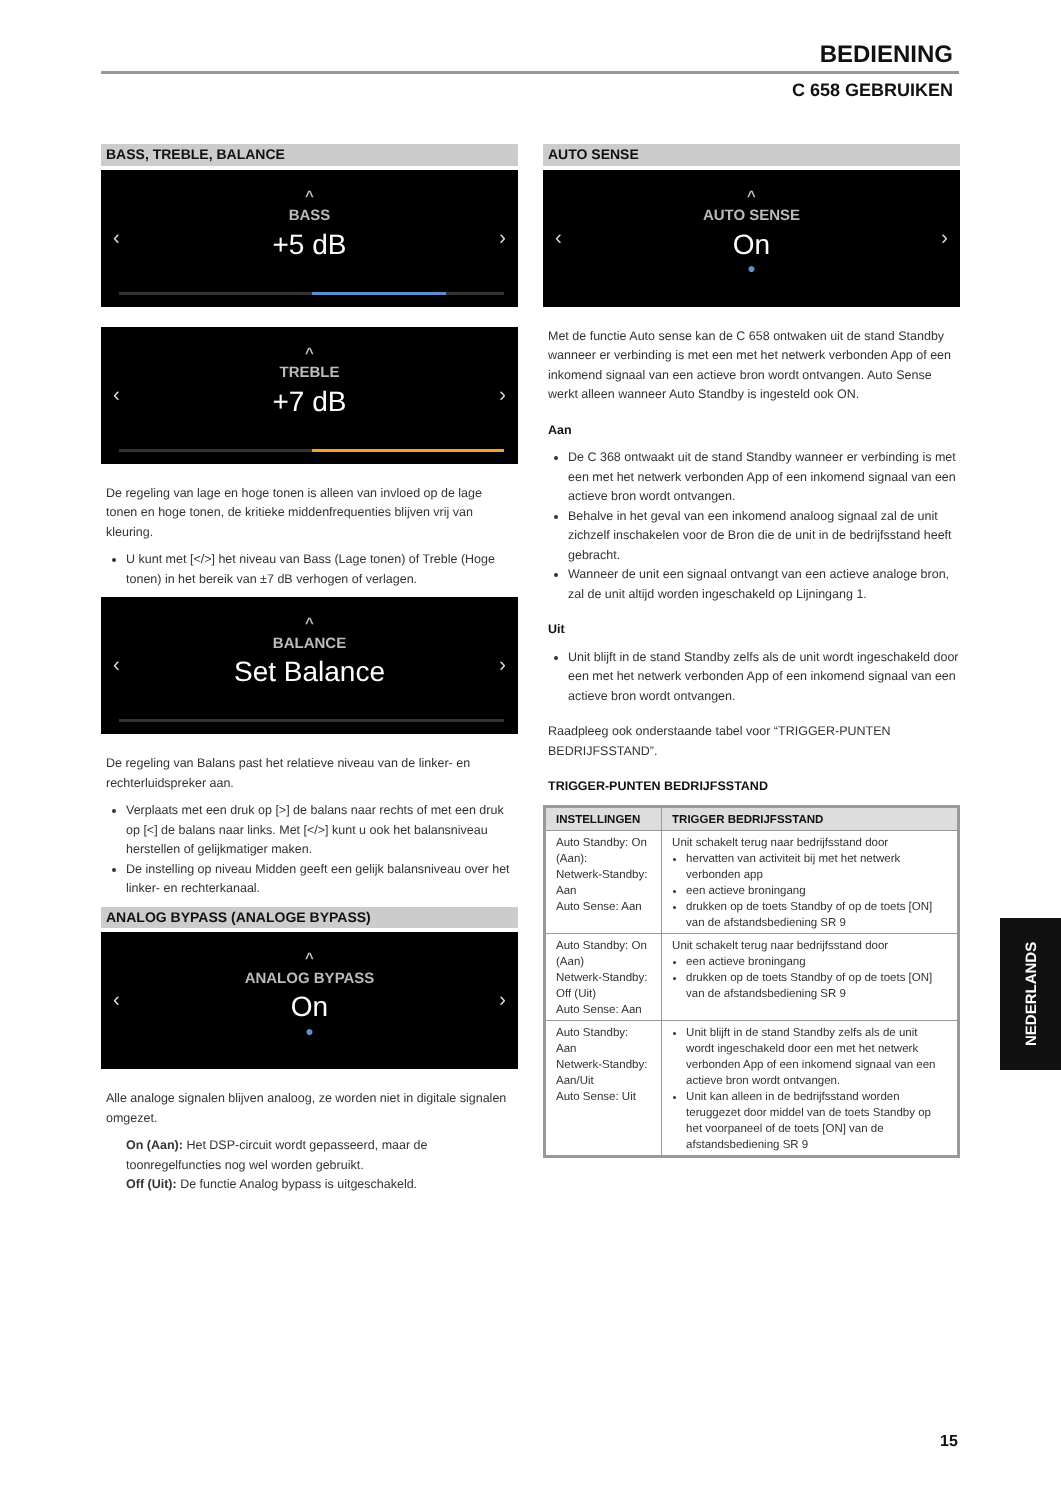BEDIENING
C 658 GEBRUIKEN
BASS, TREBLE, BALANCE
^
BASS
+5 dB
‹ ›
^
TREBLE
+7 dB
‹ ›
De regeling van lage en hoge tonen is alleen van invloed op de lage tonen en hoge tonen, de kritieke middenfrequenties blijven vrij van kleuring.
U kunt met [</>] het niveau van Bass (Lage tonen) of Treble (Hoge tonen) in het bereik van ±7 dB verhogen of verlagen.
^
BALANCE
Set Balance
‹ ›
De regeling van Balans past het relatieve niveau van de linker- en rechterluidspreker aan.
Verplaats met een druk op [>] de balans naar rechts of met een druk op [<] de balans naar links. Met [</>] kunt u ook het balansniveau herstellen of gelijkmatiger maken.
De instelling op niveau Midden geeft een gelijk balansniveau over het linker- en rechterkanaal.
ANALOG BYPASS (ANALOGE BYPASS)
^
ANALOG BYPASS
On
●
‹ ›
Alle analoge signalen blijven analoog, ze worden niet in digitale signalen omgezet.
On (Aan): Het DSP-circuit wordt gepasseerd, maar de toonregelfuncties nog wel worden gebruikt.
Off (Uit): De functie Analog bypass is uitgeschakeld.
AUTO SENSE
^
AUTO SENSE
On
●
‹ ›
Met de functie Auto sense kan de C 658 ontwaken uit de stand Standby wanneer er verbinding is met een met het netwerk verbonden App of een inkomend signaal van een actieve bron wordt ontvangen. Auto Sense werkt alleen wanneer Auto Standby is ingesteld ook ON.
Aan
De C 368 ontwaakt uit de stand Standby wanneer er verbinding is met een met het netwerk verbonden App of een inkomend signaal van een actieve bron wordt ontvangen.
Behalve in het geval van een inkomend analoog signaal zal de unit zichzelf inschakelen voor de Bron die de unit in de bedrijfsstand heeft gebracht.
Wanneer de unit een signaal ontvangt van een actieve analoge bron, zal de unit altijd worden ingeschakeld op Lijningang 1.
Uit
Unit blijft in de stand Standby zelfs als de unit wordt ingeschakeld door een met het netwerk verbonden App of een inkomend signaal van een actieve bron wordt ontvangen.
Raadpleeg ook onderstaande tabel voor “TRIGGER-PUNTEN BEDRIJFSSTAND”.
TRIGGER-PUNTEN BEDRIJFSSTAND
| INSTELLINGEN | TRIGGER BEDRIJFSSTAND |
| --- | --- |
| Auto Standby: On (Aan): Netwerk-Standby: Aan Auto Sense: Aan | Unit schakelt terug naar bedrijfsstand door hervatten van activiteit bij met het netwerk verbonden app een actieve broningang drukken op de toets Standby of op de toets [ON] van de afstandsbediening SR 9 |
| Auto Standby: On (Aan) Netwerk-Standby: Off (Uit) Auto Sense: Aan | Unit schakelt terug naar bedrijfsstand door een actieve broningang drukken op de toets Standby of op de toets [ON] van de afstandsbediening SR 9 |
| Auto Standby: Aan Netwerk-Standby: Aan/Uit Auto Sense: Uit | Unit blijft in de stand Standby zelfs als de unit wordt ingeschakeld door een met het netwerk verbonden App of een inkomend signaal van een actieve bron wordt ontvangen. Unit kan alleen in de bedrijfsstand worden teruggezet door middel van de toets Standby op het voorpaneel of de toets [ON] van de afstandsbediening SR 9 |
NEDERLANDS
15